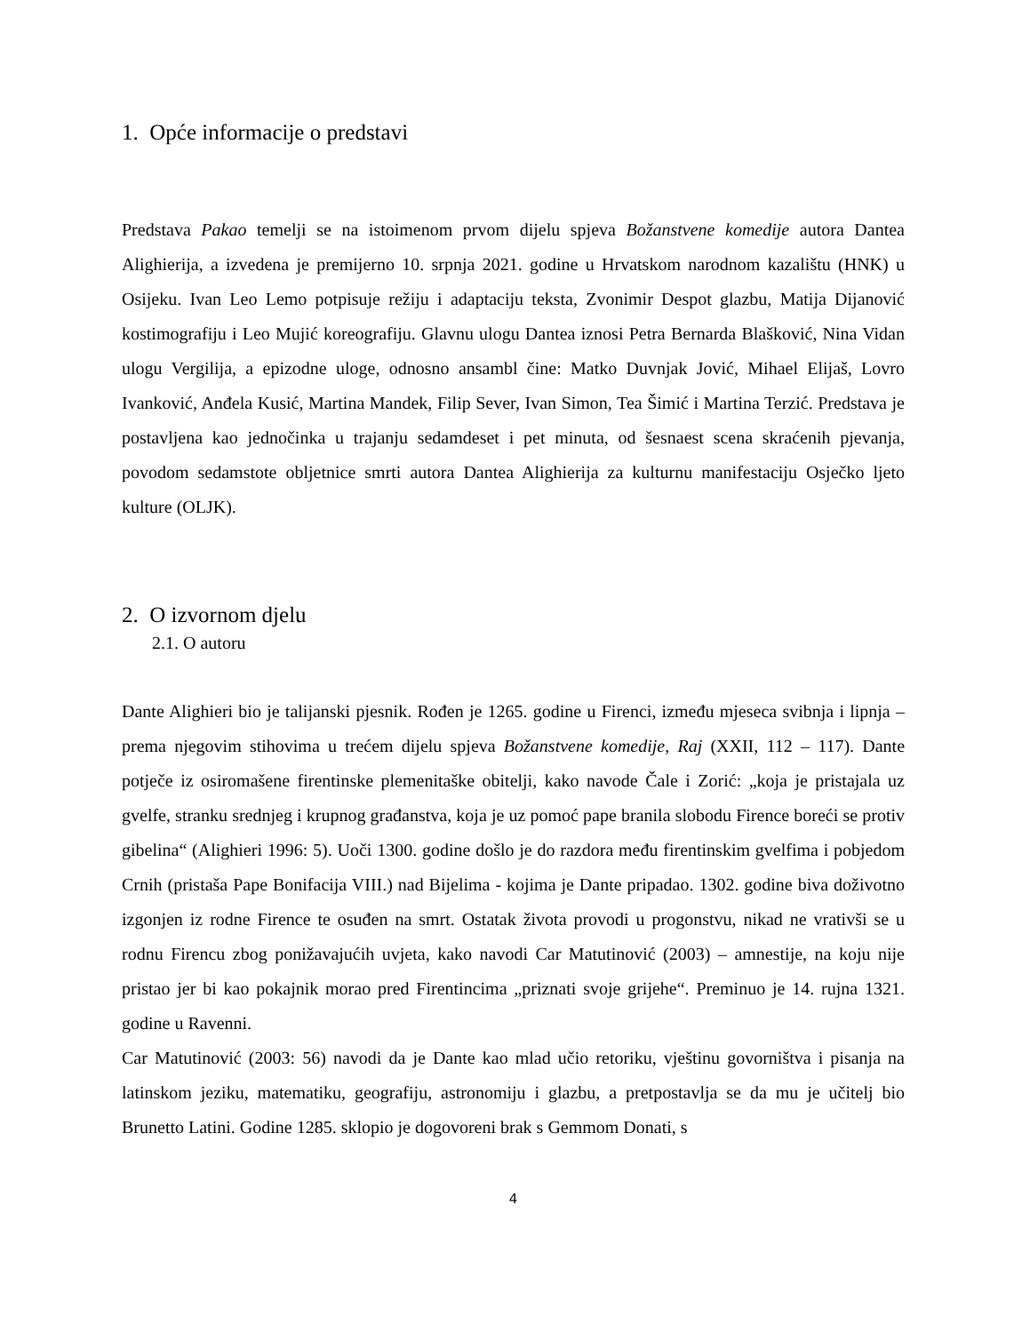1. Opće informacije o predstavi
Predstava Pakao temelji se na istoimenom prvom dijelu spjeva Božanstvene komedije autora Dantea Alighierija, a izvedena je premijerno 10. srpnja 2021. godine u Hrvatskom narodnom kazalištu (HNK) u Osijeku. Ivan Leo Lemo potpisuje režiju i adaptaciju teksta, Zvonimir Despot glazbu, Matija Dijanović kostimografiju i Leo Mujić koreografiju. Glavnu ulogu Dantea iznosi Petra Bernarda Blašković, Nina Vidan ulogu Vergilija, a epizodne uloge, odnosno ansambl čine: Matko Duvnjak Jović, Mihael Elijaš, Lovro Ivanković, Anđela Kusić, Martina Mandek, Filip Sever, Ivan Simon, Tea Šimić i Martina Terzić. Predstava je postavljena kao jednočinka u trajanju sedamdeset i pet minuta, od šesnaest scena skraćenih pjevanja, povodom sedamstote obljetnice smrti autora Dantea Alighierija za kulturnu manifestaciju Osječko ljeto kulture (OLJK).
2. O izvornom djelu
2.1. O autoru
Dante Alighieri bio je talijanski pjesnik. Rođen je 1265. godine u Firenci, između mjeseca svibnja i lipnja – prema njegovim stihovima u trećem dijelu spjeva Božanstvene komedije, Raj (XXII, 112 – 117). Dante potječe iz osiromašene firentinske plemenitaške obitelji, kako navode Čale i Zorić: „koja je pristajala uz gvelfe, stranku srednjeg i krupnog građanstva, koja je uz pomoć pape branila slobodu Firence boreći se protiv gibelina“ (Alighieri 1996: 5). Uoči 1300. godine došlo je do razdora među firentinskim gvelfima i pobjedom Crnih (pristaša Pape Bonifacija VIII.) nad Bijelima - kojima je Dante pripadao. 1302. godine biva doživotno izgonjen iz rodne Firence te osuđen na smrt. Ostatak života provodi u progonstvu, nikad ne vrativši se u rodnu Firencu zbog ponižavajućih uvjeta, kako navodi Car Matutinović (2003) – amnestije, na koju nije pristao jer bi kao pokajnik morao pred Firentincima „priznati svoje grijehe“. Preminuo je 14. rujna 1321. godine u Ravenni.
Car Matutinović (2003: 56) navodi da je Dante kao mlad učio retoriku, vještinu govorništva i pisanja na latinskom jeziku, matematiku, geografiju, astronomiju i glazbu, a pretpostavlja se da mu je učitelj bio Brunetto Latini. Godine 1285. sklopio je dogovoreni brak s Gemmom Donati, s
4